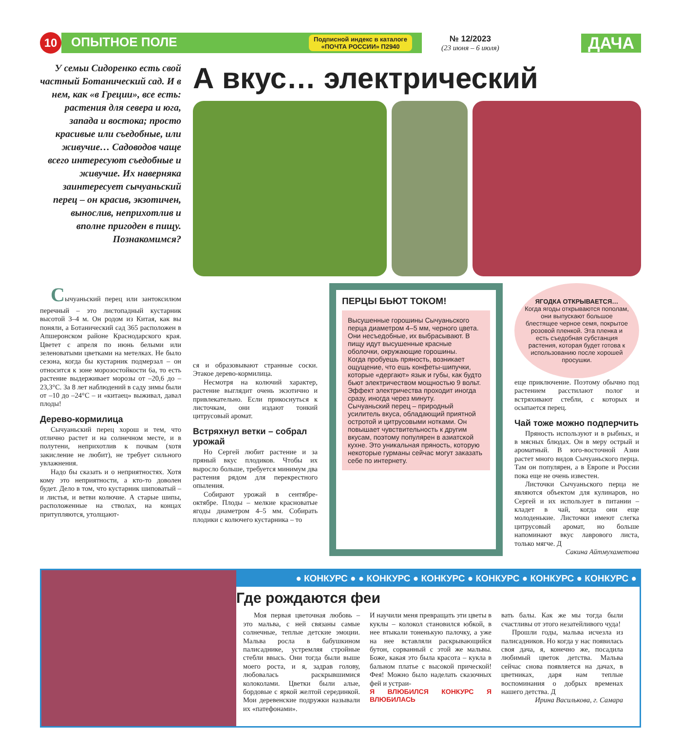10
ОПЫТНОЕ ПОЛЕ Подписной индекс в каталоге
«ПОЧТА РОССИИ» П2940
№ 12/2023
(23 июня – 6 июля)
ДАЧА
У семьи Сидоренко есть свой частный Ботанический сад. И в нем, как «в Греции», все есть: растения для севера и юга, запада и востока; просто красивые или съедобные, или живучие… Садоводов чаще всего интересуют съедобные и живучие. Их наверняка заинтересует сычуаньский перец – он красив, экзотичен, вынослив, неприхотлив и вполне пригоден в пищу. Познакомимся?
А вкус… электрический
Сычуаньский перец или зантоксилюм перечный – это листопадный кустарник высотой 3–4 м. Он родом из Китая, как вы поняли, а Ботанический сад 365 расположен в Апшеронском районе Краснодарского края. Цветет с апреля по июнь белыми или зеленоватыми цветками на метелках. Не было сезона, когда бы кустарник подмерзал – он относится к зоне морозостойкости 6а, то есть растение выдерживает морозы от –20,6 до –23,3°С. За 8 лет наблюдений в саду зимы были от –10 до –24°С – и «китаец» выживал, давал плоды!
Дерево-кормилица
Сычуаньский перец хорош и тем, что отлично растет и на солнечном месте, и в полутени, неприхотлив к почвам (хотя закисление не любит), не требует сильного увлажнения.
Надо бы сказать и о неприятностях. Хотя кому это неприятности, а кто-то доволен будет. Дело в том, что кустарник шиповатый – и листья, и ветви колючие. А старые шипы, расположенные на стволах, на концах притупляются, утолщают-
ся и образовывают странные соски. Этакое дерево-кормилица.
Несмотря на колючий характер, растение выглядит очень экзотично и привлекательно. Если прикоснуться к листочкам, они издают тонкий цитрусовый аромат.
Встряхнул ветки – собрал урожай
Но Сергей любит растение и за пряный вкус плодиков. Чтобы их выросло больше, требуется минимум два растения рядом для перекрестного опыления.
Собирают урожай в сентябре-октябре. Плоды – мелкие красноватые ягоды диаметром 4–5 мм. Собирать плодики с колючего кустарника – то
ПЕРЦЫ БЬЮТ ТОКОМ!
Высушенные горошины Сычуаньского перца диаметром 4–5 мм, черного цвета. Они несъедобные, их выбрасывают. В пищу идут высушенные красные оболочки, окружающие горошины.
Когда пробуешь пряность, возникает ощущение, что ешь конфеты-шипучки, которые «дергают» язык и губы, как будто бьют электричеством мощностью 9 вольт. Эффект электричества проходит иногда сразу, иногда через минуту.
Сычуаньский перец – природный усилитель вкуса, обладающий приятной остротой и цитрусовыми нотками. Он повышает чувствительность к другим вкусам, поэтому популярен в азиатской кухне. Это уникальная пряность, которую некоторые гурманы сейчас могут заказать себе по интернету.
ЯГОДКА ОТКРЫВАЕТСЯ…
Когда ягоды открываются пополам, они выпускают большое блестящее черное семя, покрытое розовой пленкой. Эта пленка и есть съедобная субстанция растения, которая будет готова к использованию после хорошей просушки.
еще приключение. Поэтому обычно под растением расстилают полог и встряхивают стебли, с которых и осыпается перец.
Чай тоже можно подперчить
Пряность используют и в рыбных, и в мясных блюдах. Он в меру острый и ароматный. В юго-восточной Азии растет много видов Сычуаньского перца. Там он популярен, а в Европе и России пока еще не очень известен.
Листочки Сычуаньского перца не являются объектом для кулинаров, но Сергей и их использует в питании – кладет в чай, когда они еще молоденькие. Листочки имеют слегка цитрусовый аромат, но больше напоминают вкус лаврового листа, только мягче. Д
Сакина Айтмухаметова
● КОНКУРС ● ● КОНКУРС ● КОНКУРС ● КОНКУРС ● КОНКУРС ● КОНКУРС ●
Где рождаются феи
Моя первая цветочная любовь – это мальва, с ней связаны самые солнечные, теплые детские эмоции. Мальва росла в бабушкином палисаднике, устремляя стройные стебли ввысь. Они тогда были выше моего роста, и я, задрав голову, любовалась раскрывшимися колоколами. Цветки были алые, бордовые с яркой желтой серединкой. Мои деревенские подружки называли их «патефонами».
И научили меня превращать эти цветы в куклы – колокол становился юбкой, в нее втыкали тоненькую палочку, а уже на нее вставляли раскрывающийся бутон, сорванный с этой же мальвы. Боже, какая это была красота – кукла в бальном платье с высокой прической! Фея! Можно было наделать сказочных фей и устраи-
Я ВЛЮБИЛСЯ КОНКУРС Я ВЛЮБИЛАСЬ
вать балы. Как же мы тогда были счастливы от этого незатейливого чуда!
Прошли годы, мальва исчезла из палисадников. Но когда у нас появилась своя дача, я, конечно же, посадила любимый цветок детства. Мальва сейчас снова появляется на дачах, в цветниках, даря нам теплые воспоминания о добрых временах нашего детства. Д
Ирина Василькова, г. Самара